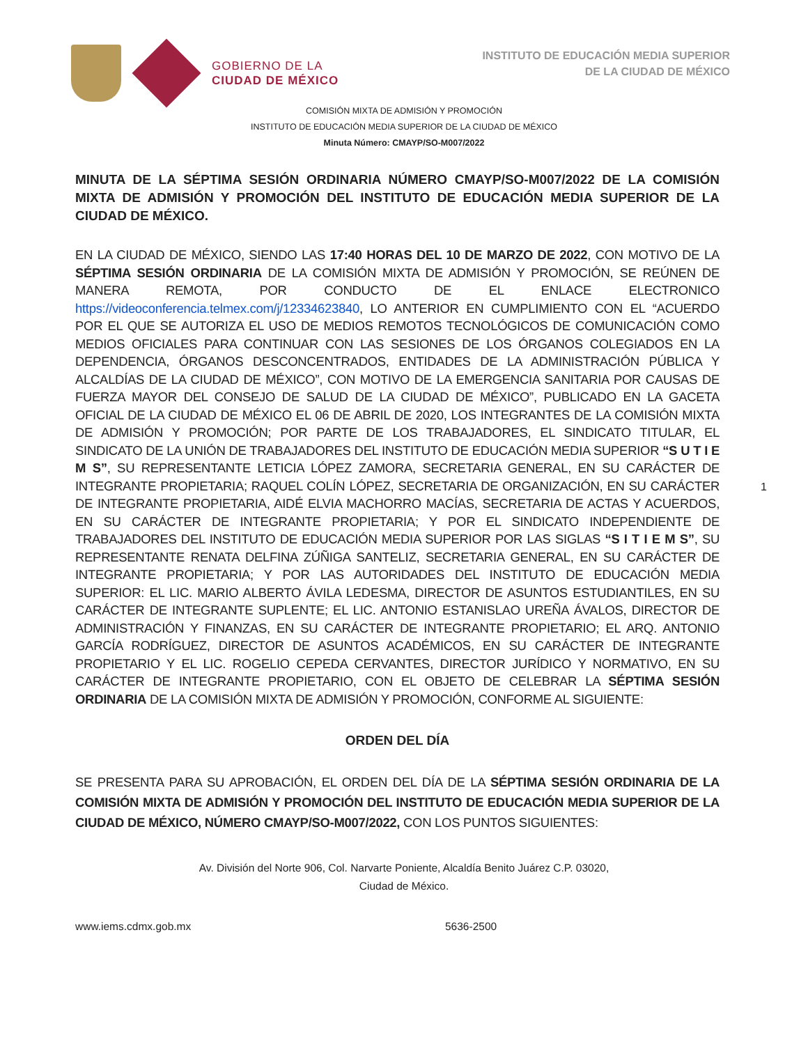GOBIERNO DE LA
CIUDAD DE MÉXICO
INSTITUTO DE EDUCACIÓN MEDIA SUPERIOR
DE LA CIUDAD DE MÉXICO
COMISIÓN MIXTA DE ADMISIÓN Y PROMOCIÓN
INSTITUTO DE EDUCACIÓN MEDIA SUPERIOR DE LA CIUDAD DE MÉXICO
Minuta Número: CMAYP/SO-M007/2022
MINUTA DE LA SÉPTIMA SESIÓN ORDINARIA NÚMERO CMAYP/SO-M007/2022 DE LA COMISIÓN MIXTA DE ADMISIÓN Y PROMOCIÓN DEL INSTITUTO DE EDUCACIÓN MEDIA SUPERIOR DE LA CIUDAD DE MÉXICO.
EN LA CIUDAD DE MÉXICO, SIENDO LAS 17:40 HORAS DEL 10 DE MARZO DE 2022, CON MOTIVO DE LA SÉPTIMA SESIÓN ORDINARIA DE LA COMISIÓN MIXTA DE ADMISIÓN Y PROMOCIÓN, SE REÚNEN DE MANERA REMOTA, POR CONDUCTO DE EL ENLACE ELECTRONICO https://videoconferencia.telmex.com/j/12334623840, LO ANTERIOR EN CUMPLIMIENTO CON EL “ACUERDO POR EL QUE SE AUTORIZA EL USO DE MEDIOS REMOTOS TECNOLÓGICOS DE COMUNICACIÓN COMO MEDIOS OFICIALES PARA CONTINUAR CON LAS SESIONES DE LOS ÓRGANOS COLEGIADOS EN LA DEPENDENCIA, ÓRGANOS DESCONCENTRADOS, ENTIDADES DE LA ADMINISTRACIÓN PÚBLICA Y ALCALDÍAS DE LA CIUDAD DE MÉXICO”, CON MOTIVO DE LA EMERGENCIA SANITARIA POR CAUSAS DE FUERZA MAYOR DEL CONSEJO DE SALUD DE LA CIUDAD DE MÉXICO”, PUBLICADO EN LA GACETA OFICIAL DE LA CIUDAD DE MÉXICO EL 06 DE ABRIL DE 2020, LOS INTEGRANTES DE LA COMISIÓN MIXTA DE ADMISIÓN Y PROMOCIÓN; POR PARTE DE LOS TRABAJADORES, EL SINDICATO TITULAR, EL SINDICATO DE LA UNIÓN DE TRABAJADORES DEL INSTITUTO DE EDUCACIÓN MEDIA SUPERIOR “S U T I E M S”, SU REPRESENTANTE LETICIA LÓPEZ ZAMORA, SECRETARIA GENERAL, EN SU CARÁCTER DE INTEGRANTE PROPIETARIA; RAQUEL COLÍN LÓPEZ, SECRETARIA DE ORGANIZACIÓN, EN SU CARÁCTER DE INTEGRANTE PROPIETARIA, AIDÉ ELVIA MACHORRO MACÍAS, SECRETARIA DE ACTAS Y ACUERDOS, EN SU CARÁCTER DE INTEGRANTE PROPIETARIA; Y POR EL SINDICATO INDEPENDIENTE DE TRABAJADORES DEL INSTITUTO DE EDUCACIÓN MEDIA SUPERIOR POR LAS SIGLAS “S I T I E M S”, SU REPRESENTANTE RENATA DELFINA ZÚÑIGA SANTELIZ, SECRETARIA GENERAL, EN SU CARÁCTER DE INTEGRANTE PROPIETARIA; Y POR LAS AUTORIDADES DEL INSTITUTO DE EDUCACIÓN MEDIA SUPERIOR: EL LIC. MARIO ALBERTO ÁVILA LEDESMA, DIRECTOR DE ASUNTOS ESTUDIANTILES, EN SU CARÁCTER DE INTEGRANTE SUPLENTE; EL LIC. ANTONIO ESTANISLAO UREÑA ÁVALOS, DIRECTOR DE ADMINISTRACIÓN Y FINANZAS, EN SU CARÁCTER DE INTEGRANTE PROPIETARIO; EL ARQ. ANTONIO GARCÍA RODRÍGUEZ, DIRECTOR DE ASUNTOS ACADÉMICOS, EN SU CARÁCTER DE INTEGRANTE PROPIETARIO Y EL LIC. ROGELIO CEPEDA CERVANTES, DIRECTOR JURÍDICO Y NORMATIVO, EN SU CARÁCTER DE INTEGRANTE PROPIETARIO, CON EL OBJETO DE CELEBRAR LA SÉPTIMA SESIÓN ORDINARIA DE LA COMISIÓN MIXTA DE ADMISIÓN Y PROMOCIÓN, CONFORME AL SIGUIENTE:
ORDEN DEL DÍA
SE PRESENTA PARA SU APROBACIÓN, EL ORDEN DEL DÍA DE LA SÉPTIMA SESIÓN ORDINARIA DE LA COMISIÓN MIXTA DE ADMISIÓN Y PROMOCIÓN DEL INSTITUTO DE EDUCACIÓN MEDIA SUPERIOR DE LA CIUDAD DE MÉXICO, NÚMERO CMAYP/SO-M007/2022, CON LOS PUNTOS SIGUIENTES:
1
Av. División del Norte 906, Col. Narvarte Poniente, Alcaldía Benito Juárez C.P. 03020,
Ciudad de México.
www.iems.cdmx.gob.mx 5636-2500